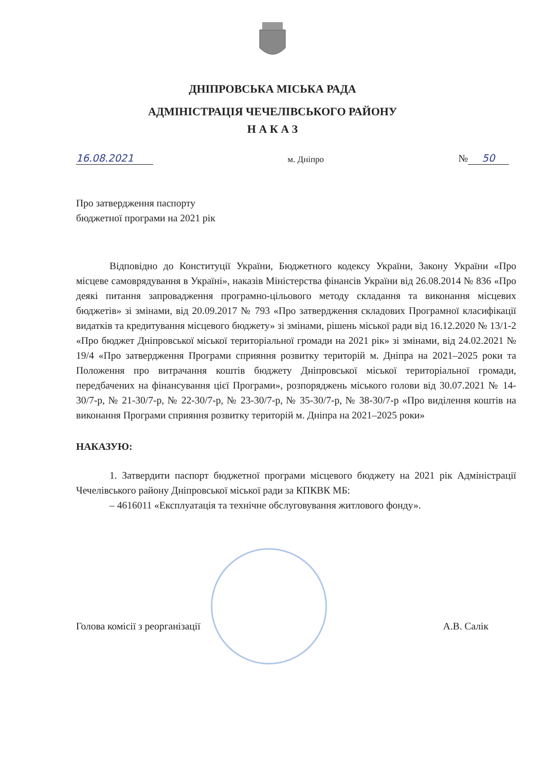ДНІПРОВСЬКА МІСЬКА РАДА
АДМІНІСТРАЦІЯ ЧЕЧЕЛІВСЬКОГО РАЙОНУ
Н А К А З
16.08.2021 м. Дніпро № 50
Про затвердження паспорту
бюджетної програми на 2021 рік
Відповідно до Конституції України, Бюджетного кодексу України, Закону України «Про місцеве самоврядування в Україні», наказів Міністерства фінансів України від 26.08.2014 № 836 «Про деякі питання запровадження програмно-цільового методу складання та виконання місцевих бюджетів» зі змінами, від 20.09.2017 № 793 «Про затвердження складових Програмної класифікації видатків та кредитування місцевого бюджету» зі змінами, рішень міської ради від 16.12.2020 № 13/1-2 «Про бюджет Дніпровської міської територіальної громади на 2021 рік» зі змінами, від 24.02.2021 № 19/4 «Про затвердження Програми сприяння розвитку територій м. Дніпра на 2021–2025 роки та Положення про витрачання коштів бюджету Дніпровської міської територіальної громади, передбачених на фінансування цієї Програми», розпоряджень міського голови від 30.07.2021 № 14-30/7-р, № 21-30/7-р, № 22-30/7-р, № 23-30/7-р, № 35-30/7-р, № 38-30/7-р «Про виділення коштів на виконання Програми сприяння розвитку територій м. Дніпра на 2021–2025 роки»
НАКАЗУЮ:
1. Затвердити паспорт бюджетної програми місцевого бюджету на 2021 рік Адміністрації Чечелівського району Дніпровської міської ради за КПКВК МБ:
– 4616011 «Експлуатація та технічне обслуговування житлового фонду».
Голова комісії з реорганізації А.В. Салік